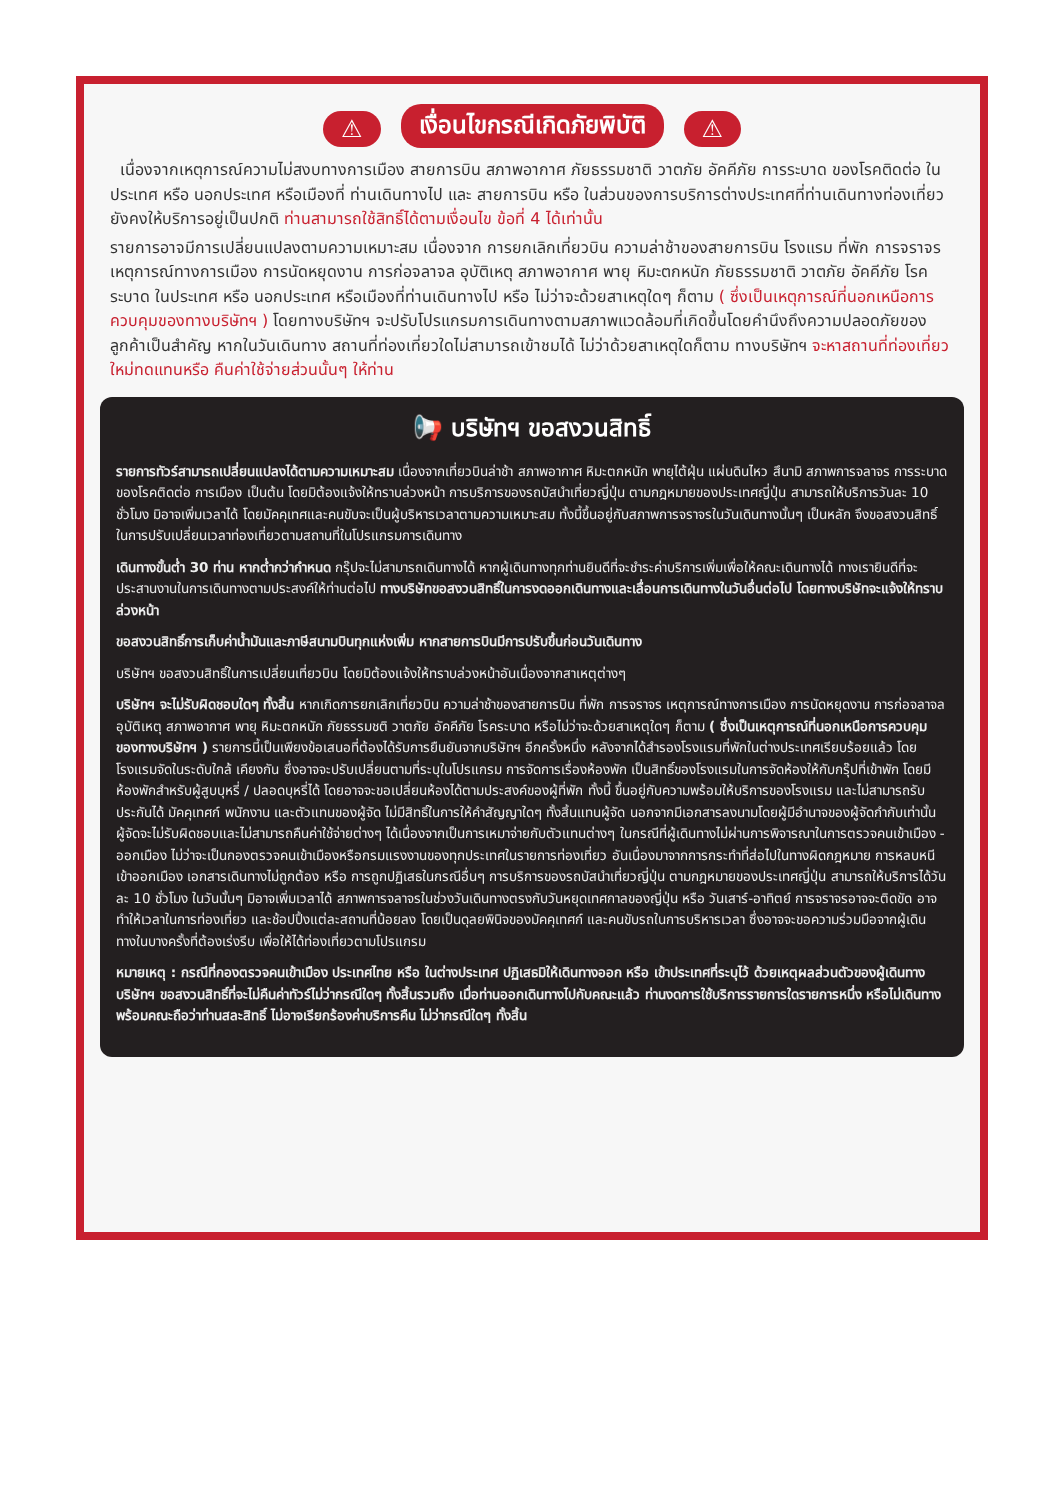⚠ เงื่อนไขกรณีเกิดภัยพิบัติ ⚠
เนื่องจากเหตุการณ์ความไม่สงบทางการเมือง สายการบิน สภาพอากาศ ภัยธรรมชาติ วาตภัย อัคคีภัย การระบาด ของโรคติดต่อ ในประเทศ หรือ นอกประเทศ หรือเมืองที่ ท่านเดินทางไป และ สายการบิน หรือ ในส่วนของการบริการต่างประเทศที่ท่านเดินทางท่องเที่ยวยังคงให้บริการอยู่เป็นปกติ ท่านสามารถใช้สิทธิ์ได้ตามเงื่อนไข ข้อที่ 4 ได้เท่านั้น
รายการอาจมีการเปลี่ยนแปลงตามความเหมาะสม เนื่องจาก การยกเลิกเที่ยวบิน ความล่าช้าของสายการบิน โรงแรม ที่พัก การจราจร เหตุการณ์ทางการเมือง การนัดหยุดงาน การก่อจลาจล อุบัติเหตุ สภาพอากาศ พายุ หิมะตกหนัก ภัยธรรมชาติ วาตภัย อัคคีภัย โรคระบาด ในประเทศ หรือ นอกประเทศ หรือเมืองที่ท่านเดินทางไป หรือ ไม่ว่าจะด้วยสาเหตุใดๆ ก็ตาม ( ซึ่งเป็นเหตุการณ์ที่นอกเหนือการควบคุมของทางบริษัทฯ ) โดยทางบริษัทฯ จะปรับโปรแกรมการเดินทางตามสภาพแวดล้อมที่เกิดขึ้นโดยคำนึงถึงความปลอดภัยของลูกค้าเป็นสำคัญ หากในวันเดินทาง สถานที่ท่องเที่ยวใดไม่สามารถเข้าชมได้ ไม่ว่าด้วยสาเหตุใดก็ตาม ทางบริษัทฯ จะหาสถานที่ท่องเที่ยวใหม่ทดแทนหรือ คืนค่าใช้จ่ายส่วนนั้นๆ ให้ท่าน
📢 บริษัทฯ ขอสงวนสิทธิ์
รายการทัวร์สามารถเปลี่ยนแปลงได้ตามความเหมาะสม เนื่องจากเที่ยวบินล่าช้า สภาพอากาศ หิมะตกหนัก พายุไต้ฝุ่น แผ่นดินไหว สึนามิ สภาพการจลาจร การระบาดของโรคติดต่อ การเมือง เป็นต้น โดยมิต้องแจ้งให้ทราบล่วงหน้า การบริการของรถบัสนำเที่ยวญี่ปุ่น ตามกฎหมายของประเทศญี่ปุ่น สามารถให้บริการวันละ 10 ชั่วโมง มิอาจเพิ่มเวลาได้ โดยมัคคุเทศและคนขับจะเป็นผู้บริหารเวลาตามความเหมาะสม ทั้งนี้ขึ้นอยู่กับสภาพการจราจรในวันเดินทางนั้นๆ เป็นหลัก จึงขอสงวนสิทธิ์ในการปรับเปลี่ยนเวลาท่องเที่ยวตามสถานที่ในโปรแกรมการเดินทาง
เดินทางขั้นต่ำ 30 ท่าน หากต่ำกว่ากำหนด กรุ๊ปจะไม่สามารถเดินทางได้ หากผู้เดินทางทุกท่านยินดีที่จะชำระค่าบริการเพิ่มเพื่อให้คณะเดินทางได้ ทางเรายินดีที่จะประสานงานในการเดินทางตามประสงค์ให้ท่านต่อไป ทางบริษัทขอสงวนสิทธิ์ในการงดออกเดินทางและเลื่อนการเดินทางในวันอื่นต่อไป โดยทางบริษัทจะแจ้งให้ทราบล่วงหน้า
ขอสงวนสิทธิ์การเก็บค่าน้ำมันและภาษีสนามบินทุกแห่งเพิ่ม หากสายการบินมีการปรับขึ้นก่อนวันเดินทาง
บริษัทฯ ขอสงวนสิทธิ์ในการเปลี่ยนเที่ยวบิน โดยมิต้องแจ้งให้ทราบล่วงหน้าอันเนื่องจากสาเหตุต่างๆ
บริษัทฯ จะไม่รับผิดชอบใดๆ ทั้งสิ้น หากเกิดการยกเลิกเที่ยวบิน ความล่าช้าของสายการบิน ที่พัก การจราจร เหตุการณ์ทางการเมือง การนัดหยุดงาน การก่อจลาจล อุบัติเหตุ สภาพอากาศ พายุ หิมะตกหนัก ภัยธรรมชติ วาตภัย อัคคีภัย โรคระบาด หรือไม่ว่าจะด้วยสาเหตุใดๆ ก็ตาม ( ซึ่งเป็นเหตุการณ์ที่นอกเหนือการควบคุมของทางบริษัทฯ ) รายการนี้เป็นเพียงข้อเสนอที่ต้องได้รับการยืนยันจากบริษัทฯ อีกครั้งหนึ่ง หลังจากได้สำรองโรงแรมที่พักในต่างประเทศเรียบร้อยแล้ว โดยโรงแรมจัดในระดับใกล้ เคียงกัน ซึ่งอาจจะปรับเปลี่ยนตามที่ระบุในโปรแกรม การจัดการเรื่องห้องพัก เป็นสิทธิ์ของโรงแรมในการจัดห้องให้กับกรุ๊ปที่เข้าพัก โดยมีห้องพักสำหรับผู้สูบบุหรี่ / ปลอดบุหรี่ได้ โดยอาจจะขอเปลี่ยนห้องได้ตามประสงค์ของผู้ที่พัก ทั้งนี้ ขึ้นอยู่กับความพร้อมให้บริการของโรงแรม และไม่สามารถรับประกันได้ มัคคุเทศก์ พนักงาน และตัวแทนของผู้จัด ไม่มีสิทธิ์ในการให้คำสัญญาใดๆ ทั้งสิ้นแทนผู้จัด นอกจากมีเอกสารลงนามโดยผู้มีอำนาจของผู้จัดกำกับเท่านั้น ผู้จัดจะไม่รับผิดชอบและไม่สามารถคืนค่าใช้จ่ายต่างๆ ได้เนื่องจากเป็นการเหมาจ่ายกับตัวแทนต่างๆ ในกรณีที่ผู้เดินทางไม่ผ่านการพิจารณาในการตรวจคนเข้าเมือง - ออกเมือง ไม่ว่าจะเป็นกองตรวจคนเข้าเมืองหรือกรมแรงงานของทุกประเทศในรายการท่องเที่ยว อันเนื่องมาจากการกระทำที่ส่อไปในทางผิดกฎหมาย การหลบหนีเข้าออกเมือง เอกสารเดินทางไม่ถูกต้อง หรือ การถูกปฏิเสธในกรณีอื่นๆ การบริการของรถบัสนำเที่ยวญี่ปุ่น ตามกฎหมายของประเทศญี่ปุ่น สามารถให้บริการได้วันละ 10 ชั่วโมง ในวันนั้นๆ มิอาจเพิ่มเวลาได้ สภาพการจลาจรในช่วงวันเดินทางตรงกับวันหยุดเทศกาลของญี่ปุ่น หรือ วันเสาร์-อาทิตย์ การจราจรอาจจะติดขัด อาจทำให้เวลาในการท่องเที่ยว และช้อปปิ้งแต่ละสถานที่น้อยลง โดยเป็นดุลยพินิจของมัคคุเทศก์ และคนขับรถในการบริหารเวลา ซึ่งอาจจะขอความร่วมมือจากผู้เดินทางในบางครั้งที่ต้องเร่งรีบ เพื่อให้ได้ท่องเที่ยวตามโปรแกรม
หมายเหตุ : กรณีที่กองตรวจคนเข้าเมือง ประเทศไทย หรือ ในต่างประเทศ ปฏิเสธมิให้เดินทางออก หรือ เข้าประเทศที่ระบุไว้ ด้วยเหตุผลส่วนตัวของผู้เดินทาง บริษัทฯ ขอสงวนสิทธิ์ที่จะไม่คืนค่าทัวร์ไม่ว่ากรณีใดๆ ทั้งสิ้นรวมถึง เมื่อท่านออกเดินทางไปกับคณะแล้ว ท่านงดการใช้บริการรายการใดรายการหนึ่ง หรือไม่เดินทาง พร้อมคณะถือว่าท่านสละสิทธิ์ ไม่อาจเรียกร้องค่าบริการคืน ไม่ว่ากรณีใดๆ ทั้งสิ้น